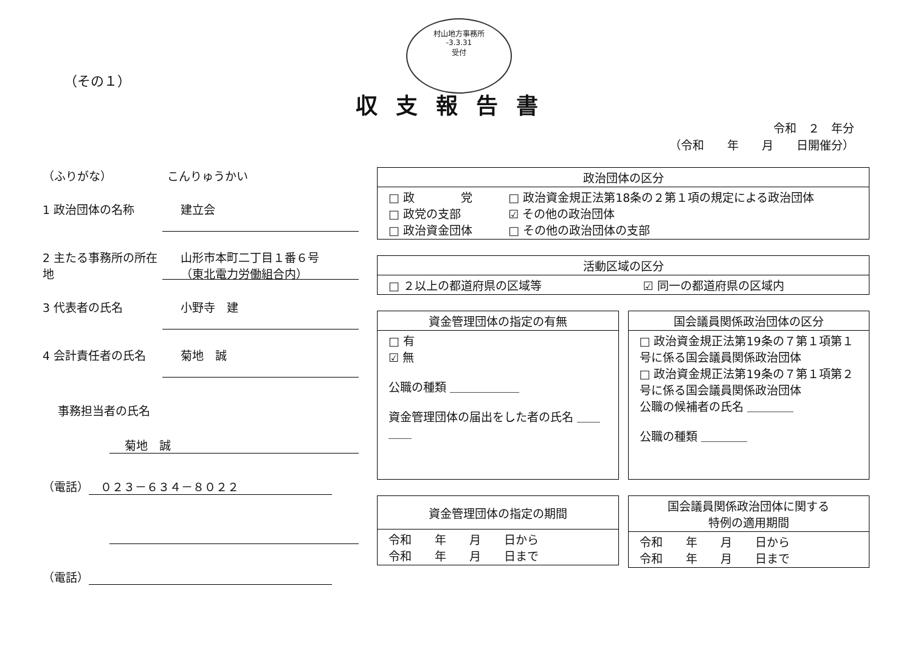村山地方事務所
-3.3.31
受付
（その１）
収支報告書
令和　２　年分
（令和　　年　　月　　日開催分）
（ふりがな） こんりゅうかい
1 政治団体の名称
建立会
2 主たる事務所の所在地
山形市本町二丁目１番６号
（東北電力労働組合内）
3 代表者の氏名
小野寺　建
4 会計責任者の氏名
菊地　誠
事務担当者の氏名
菊地　誠
（電話）　０２３－６３４－８０２２
（電話）
| 政治団体の区分 | |
| --- | --- |
| □ 政 党 □ 政党の支部 □ 政治資金団体 | □ 政治資金規正法第18条の２第１項の規定による政治団体 ☑ その他の政治団体 □ その他の政治団体の支部 |
| 活動区域の区分 | |
| --- | --- |
| □ ２以上の都道府県の区域等 | ☑ 同一の都道府県の区域内 |
| 資金管理団体の指定の有無 |
| --- |
| □ 有 ☑ 無 公職の種類 ＿＿＿＿＿＿ 資金管理団体の届出をした者の氏名 ＿＿＿＿ |
| 国会議員関係政治団体の区分 |
| --- |
| □ 政治資金規正法第19条の７第１項第１号に係る国会議員関係政治団体 □ 政治資金規正法第19条の７第１項第２号に係る国会議員関係政治団体 公職の候補者の氏名 ＿＿＿＿ 公職の種類 ＿＿＿＿ |
| 資金管理団体の指定の期間 |
| --- |
| 令和 年 月 日から 令和 年 月 日まで |
| 国会議員関係政治団体に関する 特例の適用期間 |
| --- |
| 令和 年 月 日から 令和 年 月 日まで |